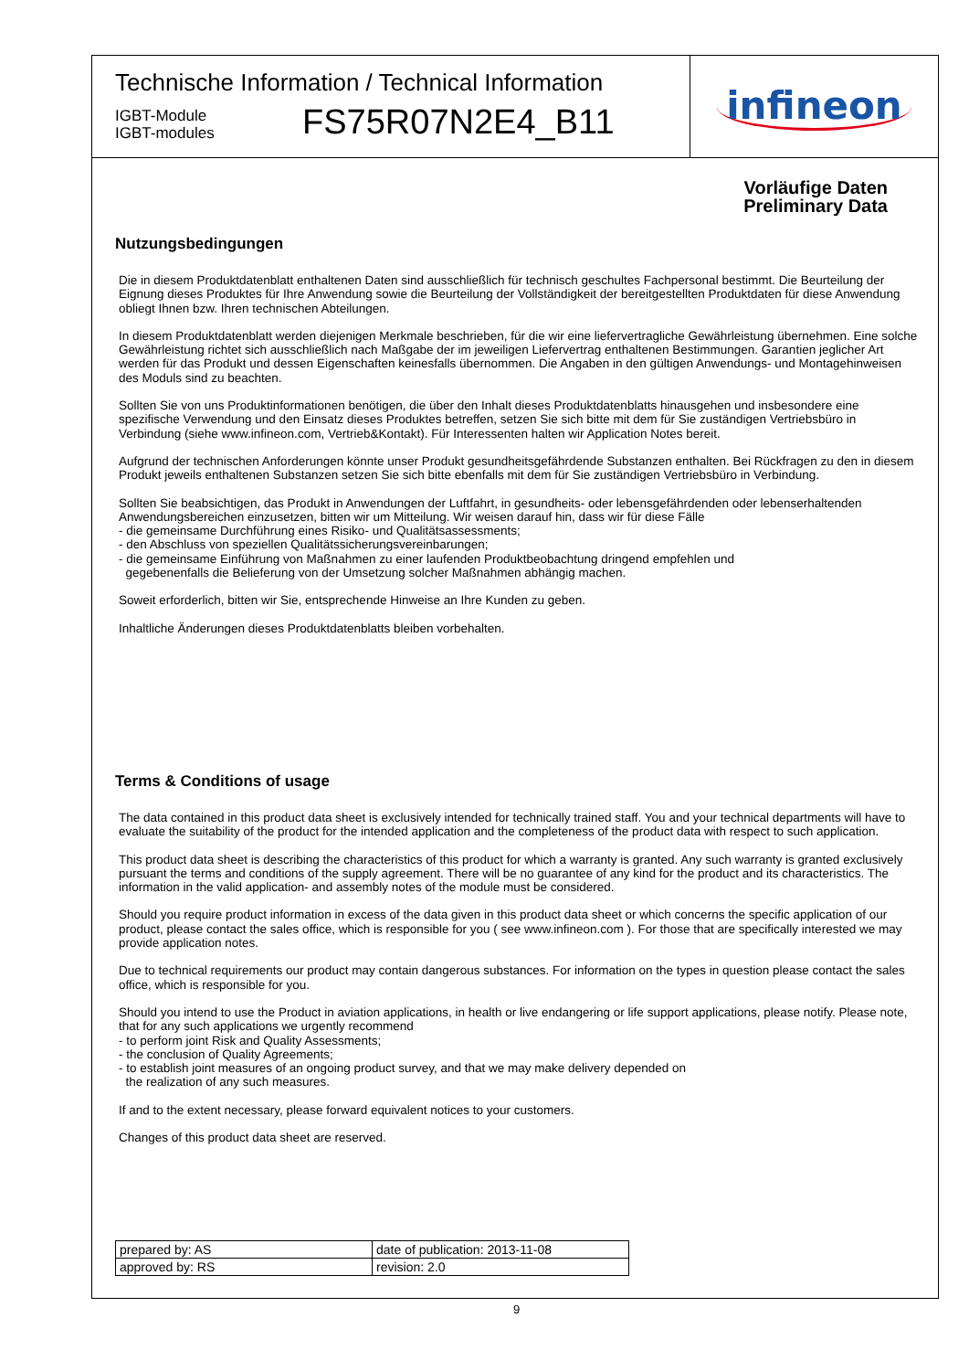Technische Information / Technical Information
IGBT-Module
IGBT-modules
FS75R07N2E4_B11
infineon
Vorläufige Daten
Preliminary Data
Nutzungsbedingungen
Die in diesem Produktdatenblatt enthaltenen Daten sind ausschließlich für technisch geschultes Fachpersonal bestimmt. Die Beurteilung der Eignung dieses Produktes für Ihre Anwendung sowie die Beurteilung der Vollständigkeit der bereitgestellten Produktdaten für diese Anwendung obliegt Ihnen bzw. Ihren technischen Abteilungen.
In diesem Produktdatenblatt werden diejenigen Merkmale beschrieben, für die wir eine liefervertragliche Gewährleistung übernehmen. Eine solche Gewährleistung richtet sich ausschließlich nach Maßgabe der im jeweiligen Liefervertrag enthaltenen Bestimmungen. Garantien jeglicher Art werden für das Produkt und dessen Eigenschaften keinesfalls übernommen. Die Angaben in den gültigen Anwendungs- und Montagehinweisen des Moduls sind zu beachten.
Sollten Sie von uns Produktinformationen benötigen, die über den Inhalt dieses Produktdatenblatts hinausgehen und insbesondere eine spezifische Verwendung und den Einsatz dieses Produktes betreffen, setzen Sie sich bitte mit dem für Sie zuständigen Vertriebsbüro in Verbindung (siehe www.infineon.com, Vertrieb&Kontakt). Für Interessenten halten wir Application Notes bereit.
Aufgrund der technischen Anforderungen könnte unser Produkt gesundheitsgefährdende Substanzen enthalten. Bei Rückfragen zu den in diesem Produkt jeweils enthaltenen Substanzen setzen Sie sich bitte ebenfalls mit dem für Sie zuständigen Vertriebsbüro in Verbindung.
Sollten Sie beabsichtigen, das Produkt in Anwendungen der Luftfahrt, in gesundheits- oder lebensgefährdenden oder lebenserhaltenden Anwendungsbereichen einzusetzen, bitten wir um Mitteilung. Wir weisen darauf hin, dass wir für diese Fälle
- die gemeinsame Durchführung eines Risiko- und Qualitätsassessments;
- den Abschluss von speziellen Qualitätssicherungsvereinbarungen;
- die gemeinsame Einführung von Maßnahmen zu einer laufenden Produktbeobachtung dringend empfehlen und
gegebenenfalls die Belieferung von der Umsetzung solcher Maßnahmen abhängig machen.
Soweit erforderlich, bitten wir Sie, entsprechende Hinweise an Ihre Kunden zu geben.
Inhaltliche Änderungen dieses Produktdatenblatts bleiben vorbehalten.
Terms & Conditions of usage
The data contained in this product data sheet is exclusively intended for technically trained staff. You and your technical departments will have to evaluate the suitability of the product for the intended application and the completeness of the product data with respect to such application.
This product data sheet is describing the characteristics of this product for which a warranty is granted. Any such warranty is granted exclusively pursuant the terms and conditions of the supply agreement. There will be no guarantee of any kind for the product and its characteristics. The information in the valid application- and assembly notes of the module must be considered.
Should you require product information in excess of the data given in this product data sheet or which concerns the specific application of our product, please contact the sales office, which is responsible for you ( see www.infineon.com ). For those that are specifically interested we may provide application notes.
Due to technical requirements our product may contain dangerous substances. For information on the types in question please contact the sales office, which is responsible for you.
Should you intend to use the Product in aviation applications, in health or live endangering or life support applications, please notify. Please note, that for any such applications we urgently recommend
- to perform joint Risk and Quality Assessments;
- the conclusion of Quality Agreements;
- to establish joint measures of an ongoing product survey, and that we may make delivery depended on
the realization of any such measures.
If and to the extent necessary, please forward equivalent notices to your customers.
Changes of this product data sheet are reserved.
| prepared by: AS | date of publication: 2013-11-08 |
| approved by: RS | revision: 2.0 |
9